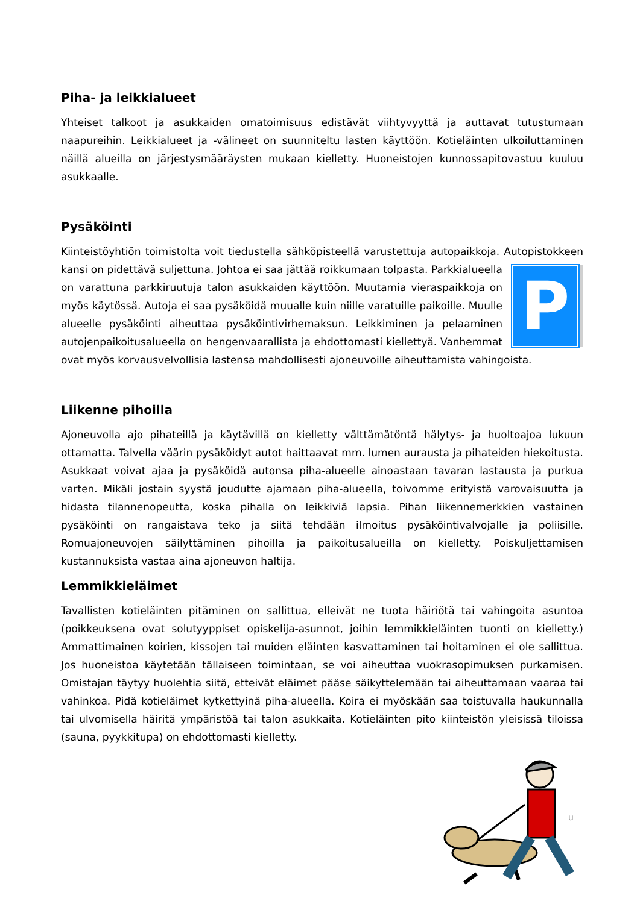Piha- ja leikkialueet
Yhteiset talkoot ja asukkaiden omatoimisuus edistävät viihtyvyyttä ja auttavat tutustumaan naapureihin. Leikkialueet ja -välineet on suunniteltu lasten käyttöön. Kotieläinten ulkoiluttaminen näillä alueilla on järjestysmääräysten mukaan kielletty. Huoneistojen kunnossapitovastuu kuuluu asukkaalle.
Pysäköinti
Kiinteistöyhtiön toimistolta voit tiedustella sähköpisteellä varustettuja autopaikkoja. Autopistokkeen kansi on pidettävä suljettuna. Johtoa ei saa jättää roikkumaan tolpasta. P Parkkialueella on varattuna parkkiruutuja talon asukkaiden käyttöön. Muutamia vieraspaikkoja on myös käytössä. Autoja ei saa pysäköidä muualle kuin niille varatuille paikoille. Muulle alueelle pysäköinti aiheuttaa pysäköintivirhemaksun. Leikkiminen ja pelaaminen autojenpaikoitusalueella on hengenvaarallista ja ehdottomasti kiellettyä. Vanhemmat ovat myös korvausvelvollisia lastensa mahdollisesti ajoneuvoille aiheuttamista vahingoista.
Liikenne pihoilla
Ajoneuvolla ajo pihateillä ja käytävillä on kielletty välttämätöntä hälytys- ja huoltoajoa lukuun ottamatta. Talvella väärin pysäköidyt autot haittaavat mm. lumen aurausta ja pihateiden hiekoitusta. Asukkaat voivat ajaa ja pysäköidä autonsa piha-alueelle ainoastaan tavaran lastausta ja purkua varten. Mikäli jostain syystä joudutte ajamaan piha-alueella, toivomme erityistä varovaisuutta ja hidasta tilannenopeutta, koska pihalla on leikkiviä lapsia. Pihan liikennemerkkien vastainen pysäköinti on rangaistava teko ja siitä tehdään ilmoitus pysäköintivalvojalle ja poliisille. Romuajoneuvojen säilyttäminen pihoilla ja paikoitusalueilla on kielletty. Poiskuljettamisen kustannuksista vastaa aina ajoneuvon haltija.
Lemmikkieläimet
Tavallisten kotieläinten pitäminen on sallittua, elleivät ne tuota häiriötä tai vahingoita asuntoa (poikkeuksena ovat solutyyppiset opiskelija-asunnot, joihin lemmikkieläinten tuonti on kielletty.) Ammattimainen koirien, kissojen tai muiden eläinten kasvattaminen tai hoitaminen ei ole sallittua. Jos huoneistoa käytetään tällaiseen toimintaan, se voi aiheuttaa vuokrasopimuksen purkamisen. Omistajan täytyy huolehtia siitä, etteivät eläimet pääse säikyttelemään tai aiheuttamaan vaaraa tai vahinkoa. Pidä kotieläimet kytkettyinä piha-alueella. Koira ei myöskään saa toistuvalla haukunnalla tai ulvomisella häiritä ympäristöä tai talon asukkaita. Kotieläinten pito kiinteistön yleisissä tiloissa (sauna, pyykkitupa) on ehdottomasti kielletty.
u